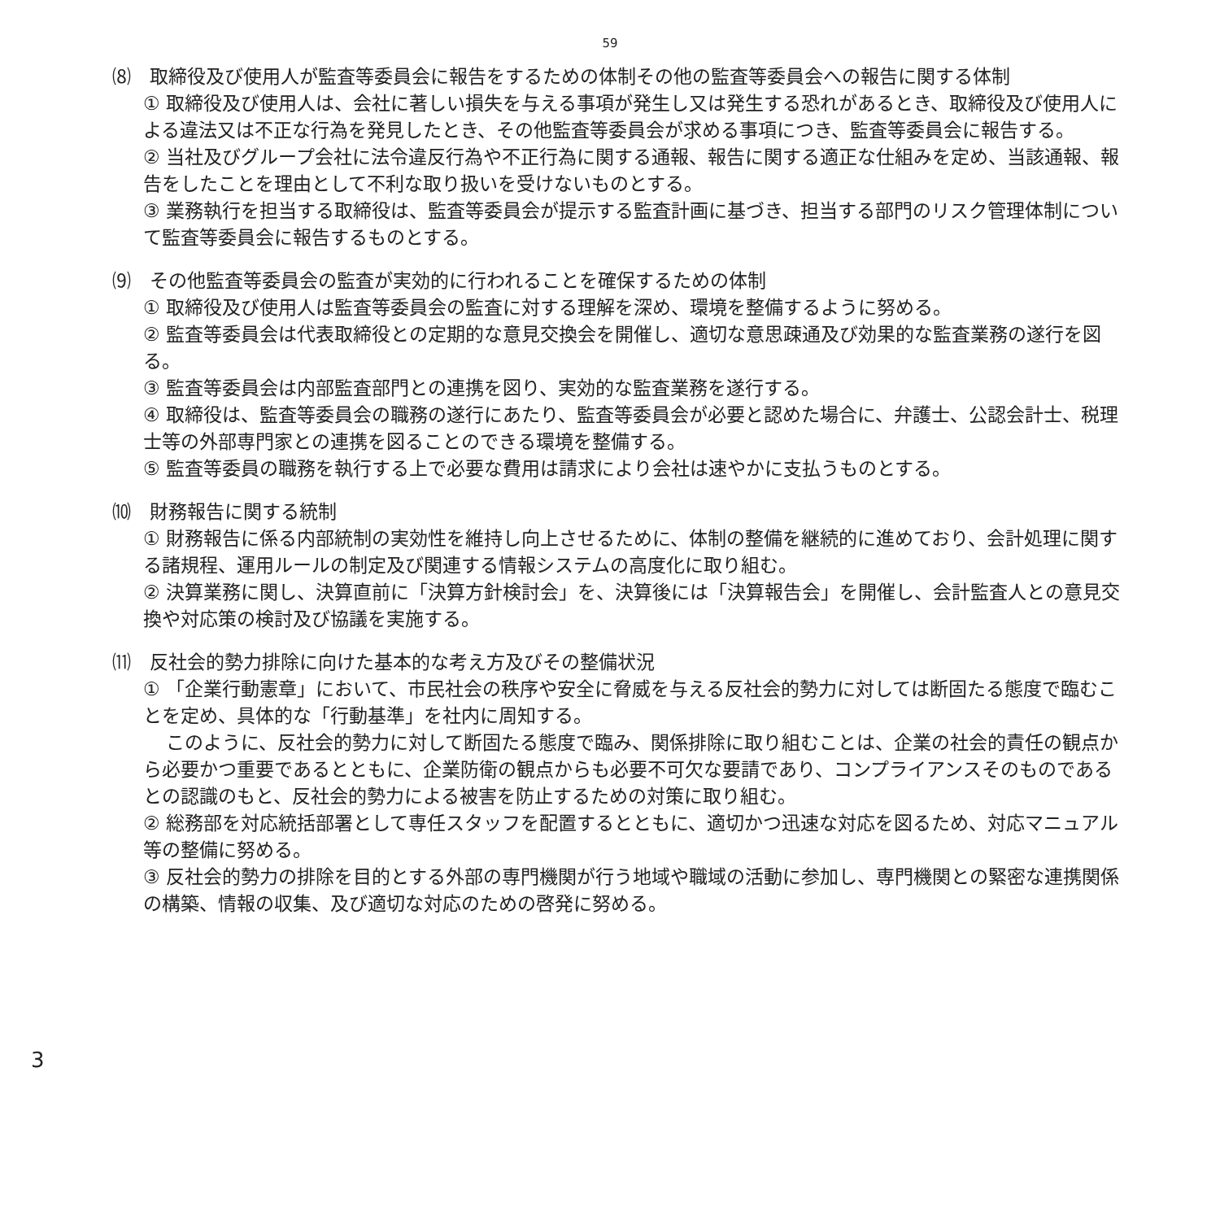59
⑻　取締役及び使用人が監査等委員会に報告をするための体制その他の監査等委員会への報告に関する体制
① 取締役及び使用人は、会社に著しい損失を与える事項が発生し又は発生する恐れがあるとき、取締役及び使用人による違法又は不正な行為を発見したとき、その他監査等委員会が求める事項につき、監査等委員会に報告する。
② 当社及びグループ会社に法令違反行為や不正行為に関する通報、報告に関する適正な仕組みを定め、当該通報、報告をしたことを理由として不利な取り扱いを受けないものとする。
③ 業務執行を担当する取締役は、監査等委員会が提示する監査計画に基づき、担当する部門のリスク管理体制について監査等委員会に報告するものとする。
⑼　その他監査等委員会の監査が実効的に行われることを確保するための体制
① 取締役及び使用人は監査等委員会の監査に対する理解を深め、環境を整備するように努める。
② 監査等委員会は代表取締役との定期的な意見交換会を開催し、適切な意思疎通及び効果的な監査業務の遂行を図る。
③ 監査等委員会は内部監査部門との連携を図り、実効的な監査業務を遂行する。
④ 取締役は、監査等委員会の職務の遂行にあたり、監査等委員会が必要と認めた場合に、弁護士、公認会計士、税理士等の外部専門家との連携を図ることのできる環境を整備する。
⑤ 監査等委員の職務を執行する上で必要な費用は請求により会社は速やかに支払うものとする。
⑽　財務報告に関する統制
① 財務報告に係る内部統制の実効性を維持し向上させるために、体制の整備を継続的に進めており、会計処理に関する諸規程、運用ルールの制定及び関連する情報システムの高度化に取り組む。
② 決算業務に関し、決算直前に「決算方針検討会」を、決算後には「決算報告会」を開催し、会計監査人との意見交換や対応策の検討及び協議を実施する。
⑾　反社会的勢力排除に向けた基本的な考え方及びその整備状況
① 「企業行動憲章」において、市民社会の秩序や安全に脅威を与える反社会的勢力に対しては断固たる態度で臨むことを定め、具体的な「行動基準」を社内に周知する。
このように、反社会的勢力に対して断固たる態度で臨み、関係排除に取り組むことは、企業の社会的責任の観点から必要かつ重要であるとともに、企業防衛の観点からも必要不可欠な要請であり、コンプライアンスそのものであるとの認識のもと、反社会的勢力による被害を防止するための対策に取り組む。
② 総務部を対応統括部署として専任スタッフを配置するとともに、適切かつ迅速な対応を図るため、対応マニュアル等の整備に努める。
③ 反社会的勢力の排除を目的とする外部の専門機関が行う地域や職域の活動に参加し、専門機関との緊密な連携関係の構築、情報の収集、及び適切な対応のための啓発に努める。
3